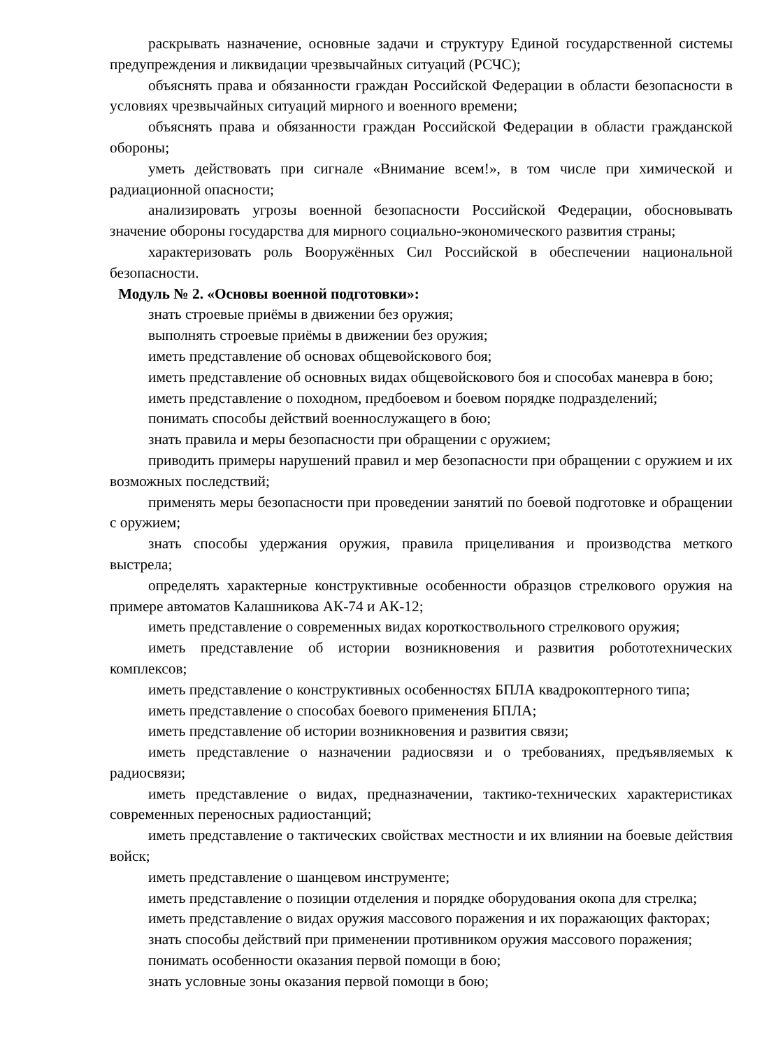раскрывать назначение, основные задачи и структуру Единой государственной системы предупреждения и ликвидации чрезвычайных ситуаций (РСЧС);
объяснять права и обязанности граждан Российской Федерации в области безопасности в условиях чрезвычайных ситуаций мирного и военного времени;
объяснять права и обязанности граждан Российской Федерации в области гражданской обороны;
уметь действовать при сигнале «Внимание всем!», в том числе при химической и радиационной опасности;
анализировать угрозы военной безопасности Российской Федерации, обосновывать значение обороны государства для мирного социально-экономического развития страны;
характеризовать роль Вооружённых Сил Российской в обеспечении национальной безопасности.
Модуль № 2. «Основы военной подготовки»:
знать строевые приёмы в движении без оружия;
выполнять строевые приёмы в движении без оружия;
иметь представление об основах общевойскового боя;
иметь представление об основных видах общевойскового боя и способах маневра в бою;
иметь представление о походном, предбоевом и боевом порядке подразделений;
понимать способы действий военнослужащего в бою;
знать правила и меры безопасности при обращении с оружием;
приводить примеры нарушений правил и мер безопасности при обращении с оружием и их возможных последствий;
применять меры безопасности при проведении занятий по боевой подготовке и обращении с оружием;
знать способы удержания оружия, правила прицеливания и производства меткого выстрела;
определять характерные конструктивные особенности образцов стрелкового оружия на примере автоматов Калашникова АК-74 и АК-12;
иметь представление о современных видах короткоствольного стрелкового оружия;
иметь представление об истории возникновения и развития робототехнических комплексов;
иметь представление о конструктивных особенностях БПЛА квадрокоптерного типа;
иметь представление о способах боевого применения БПЛА;
иметь представление об истории возникновения и развития связи;
иметь представление о назначении радиосвязи и о требованиях, предъявляемых к радиосвязи;
иметь представление о видах, предназначении, тактико-технических характеристиках современных переносных радиостанций;
иметь представление о тактических свойствах местности и их влиянии на боевые действия войск;
иметь представление о шанцевом инструменте;
иметь представление о позиции отделения и порядке оборудования окопа для стрелка;
иметь представление о видах оружия массового поражения и их поражающих факторах;
знать способы действий при применении противником оружия массового поражения;
понимать особенности оказания первой помощи в бою;
знать условные зоны оказания первой помощи в бою;